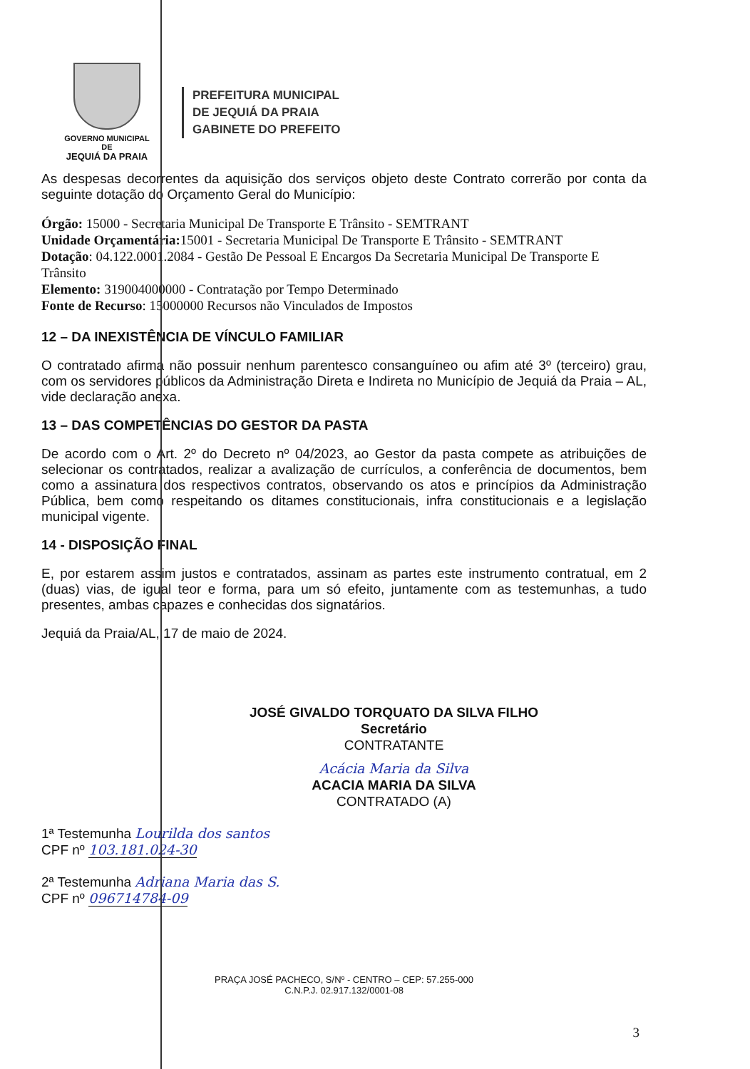GOVERNO MUNICIPAL DE
JEQUIÁ DA PRAIA
PREFEITURA MUNICIPAL
DE JEQUIÁ DA PRAIA
GABINETE DO PREFEITO
As despesas decorrentes da aquisição dos serviços objeto deste Contrato correrão por conta da seguinte dotação do Orçamento Geral do Município:
Órgão: 15000 - Secretaria Municipal De Transporte E Trânsito - SEMTRANT
Unidade Orçamentária: 15001 - Secretaria Municipal De Transporte E Trânsito - SEMTRANT
Dotação: 04.122.0001.2084 - Gestão De Pessoal E Encargos Da Secretaria Municipal De Transporte E Trânsito
Elemento: 319004000000 - Contratação por Tempo Determinado
Fonte de Recurso: 15000000 Recursos não Vinculados de Impostos
12 – DA INEXISTÊNCIA DE VÍNCULO FAMILIAR
O contratado afirma não possuir nenhum parentesco consanguíneo ou afim até 3º (terceiro) grau, com os servidores públicos da Administração Direta e Indireta no Município de Jequiá da Praia – AL, vide declaração anexa.
13 – DAS COMPETÊNCIAS DO GESTOR DA PASTA
De acordo com o Art. 2º do Decreto nº 04/2023, ao Gestor da pasta compete as atribuições de selecionar os contratados, realizar a avalização de currículos, a conferência de documentos, bem como a assinatura dos respectivos contratos, observando os atos e princípios da Administração Pública, bem como respeitando os ditames constitucionais, infra constitucionais e a legislação municipal vigente.
14 - DISPOSIÇÃO FINAL
E, por estarem assim justos e contratados, assinam as partes este instrumento contratual, em 2 (duas) vias, de igual teor e forma, para um só efeito, juntamente com as testemunhas, a tudo presentes, ambas capazes e conhecidas dos signatários.
Jequiá da Praia/AL, 17 de maio de 2024.
JOSÉ GIVALDO TORQUATO DA SILVA FILHO
Secretário
CONTRATANTE
Acácia Maria da Silva
ACACIA MARIA DA SILVA
CONTRATADO (A)
1ª Testemunha Lourilda dos santos
CPF nº 103.181.024-30
2ª Testemunha Adriana Maria das S.
CPF nº 096714784-09
PRAÇA JOSÉ PACHECO, S/Nº - CENTRO – CEP: 57.255-000
C.N.P.J. 02.917.132/0001-08
3